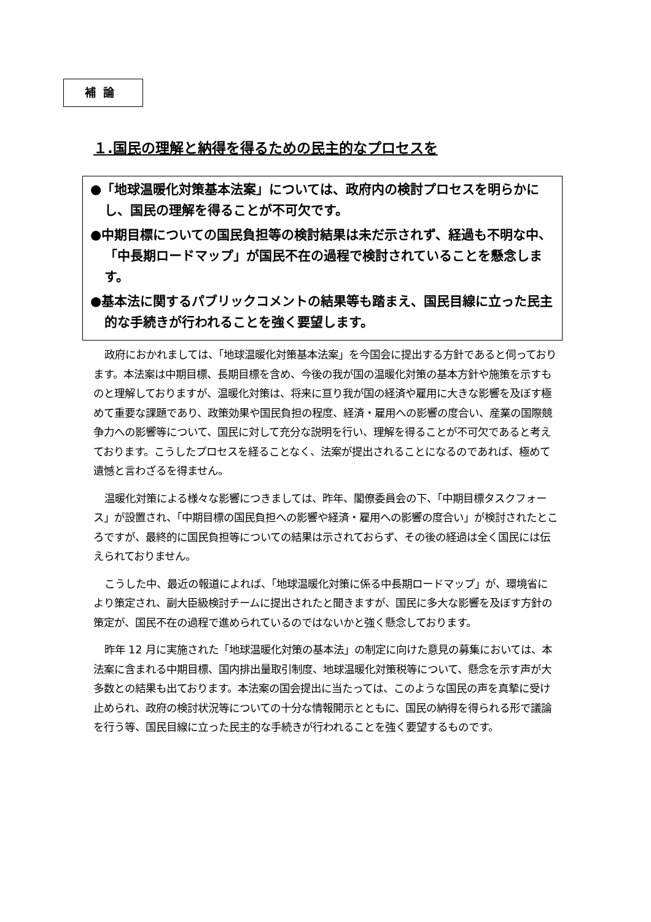補論
１.国民の理解と納得を得るための民主的なプロセスを
●「地球温暖化対策基本法案」については、政府内の検討プロセスを明らかにし、国民の理解を得ることが不可欠です。
●中期目標についての国民負担等の検討結果は未だ示されず、経過も不明な中、「中長期ロードマップ」が国民不在の過程で検討されていることを懸念します。
●基本法に関するパブリックコメントの結果等も踏まえ、国民目線に立った民主的な手続きが行われることを強く要望します。
政府におかれましては、「地球温暖化対策基本法案」を今国会に提出する方針であると伺っております。本法案は中期目標、長期目標を含め、今後の我が国の温暖化対策の基本方針や施策を示すものと理解しておりますが、温暖化対策は、将来に亘り我が国の経済や雇用に大きな影響を及ぼす極めて重要な課題であり、政策効果や国民負担の程度、経済・雇用への影響の度合い、産業の国際競争力への影響等について、国民に対して充分な説明を行い、理解を得ることが不可欠であると考えております。こうしたプロセスを経ることなく、法案が提出されることになるのであれば、極めて遺憾と言わざるを得ません。
温暖化対策による様々な影響につきましては、昨年、閣僚委員会の下、「中期目標タスクフォース」が設置され、「中期目標の国民負担への影響や経済・雇用への影響の度合い」が検討されたところですが、最終的に国民負担等についての結果は示されておらず、その後の経過は全く国民には伝えられておりません。
こうした中、最近の報道によれば、「地球温暖化対策に係る中長期ロードマップ」が、環境省により策定され、副大臣級検討チームに提出されたと聞きますが、国民に多大な影響を及ぼす方針の策定が、国民不在の過程で進められているのではないかと強く懸念しております。
昨年 12 月に実施された「地球温暖化対策の基本法」の制定に向けた意見の募集においては、本法案に含まれる中期目標、国内排出量取引制度、地球温暖化対策税等について、懸念を示す声が大多数との結果も出ております。本法案の国会提出に当たっては、このような国民の声を真摯に受け止められ、政府の検討状況等についての十分な情報開示とともに、国民の納得を得られる形で議論を行う等、国民目線に立った民主的な手続きが行われることを強く要望するものです。